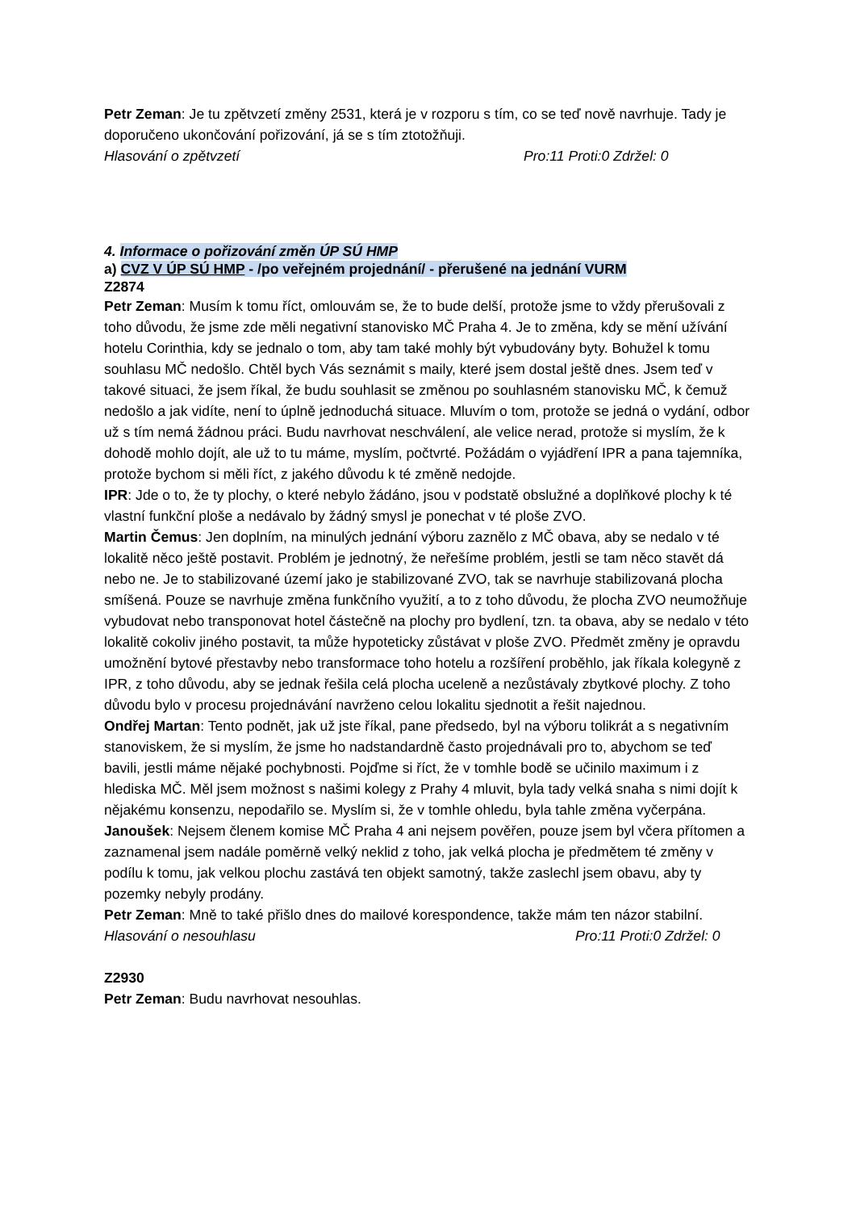Petr Zeman: Je tu zpětvzetí změny 2531, která je v rozporu s tím, co se teď nově navrhuje. Tady je doporučeno ukončování pořizování, já se s tím ztotožňuji.
Hlasování o zpětvzetí Pro:11 Proti:0 Zdržel: 0
4. Informace o pořizování změn ÚP SÚ HMP
a) CVZ V ÚP SÚ HMP - /po veřejném projednání/ - přerušené na jednání VURM
Z2874
Petr Zeman: Musím k tomu říct, omlouvám se, že to bude delší, protože jsme to vždy přerušovali z toho důvodu, že jsme zde měli negativní stanovisko MČ Praha 4. Je to změna, kdy se mění užívání hotelu Corinthia, kdy se jednalo o tom, aby tam také mohly být vybudovány byty. Bohužel k tomu souhlasu MČ nedošlo. Chtěl bych Vás seznámit s maily, které jsem dostal ještě dnes. Jsem teď v takové situaci, že jsem říkal, že budu souhlasit se změnou po souhlasném stanovisku MČ, k čemuž nedošlo a jak vidíte, není to úplně jednoduchá situace. Mluvím o tom, protože se jedná o vydání, odbor už s tím nemá žádnou práci. Budu navrhovat neschválení, ale velice nerad, protože si myslím, že k dohodě mohlo dojít, ale už to tu máme, myslím, počtvrté. Požádám o vyjádření IPR a pana tajemníka, protože bychom si měli říct, z jakého důvodu k té změně nedojde.
IPR: Jde o to, že ty plochy, o které nebylo žádáno, jsou v podstatě obslužné a doplňkové plochy k té vlastní funkční ploše a nedávalo by žádný smysl je ponechat v té ploše ZVO.
Martin Čemus: Jen doplním, na minulých jednání výboru zaznělo z MČ obava, aby se nedalo v té lokalitě něco ještě postavit. Problém je jednotný, že neřešíme problém, jestli se tam něco stavět dá nebo ne. Je to stabilizované území jako je stabilizované ZVO, tak se navrhuje stabilizovaná plocha smíšená. Pouze se navrhuje změna funkčního využití, a to z toho důvodu, že plocha ZVO neumožňuje vybudovat nebo transponovat hotel částečně na plochy pro bydlení, tzn. ta obava, aby se nedalo v této lokalitě cokoliv jiného postavit, ta může hypoteticky zůstávat v ploše ZVO. Předmět změny je opravdu umožnění bytové přestavby nebo transformace toho hotelu a rozšíření proběhlo, jak říkala kolegyně z IPR, z toho důvodu, aby se jednak řešila celá plocha uceleně a nezůstávaly zbytkové plochy. Z toho důvodu bylo v procesu projednávání navrženo celou lokalitu sjednotit a řešit najednou.
Ondřej Martan: Tento podnět, jak už jste říkal, pane předsedo, byl na výboru tolikrát a s negativním stanoviskem, že si myslím, že jsme ho nadstandardně často projednávali pro to, abychom se teď bavili, jestli máme nějaké pochybnosti. Pojďme si říct, že v tomhle bodě se učinilo maximum i z hlediska MČ. Měl jsem možnost s našimi kolegy z Prahy 4 mluvit, byla tady velká snaha s nimi dojít k nějakému konsenzu, nepodařilo se. Myslím si, že v tomhle ohledu, byla tahle změna vyčerpána.
Janoušek: Nejsem členem komise MČ Praha 4 ani nejsem pověřen, pouze jsem byl včera přítomen a zaznamenal jsem nadále poměrně velký neklid z toho, jak velká plocha je předmětem té změny v podílu k tomu, jak velkou plochu zastává ten objekt samotný, takže zaslechl jsem obavu, aby ty pozemky nebyly prodány.
Petr Zeman: Mně to také přišlo dnes do mailové korespondence, takže mám ten názor stabilní.
Hlasování o nesouhlasu Pro:11 Proti:0 Zdržel: 0
Z2930
Petr Zeman: Budu navrhovat nesouhlas.